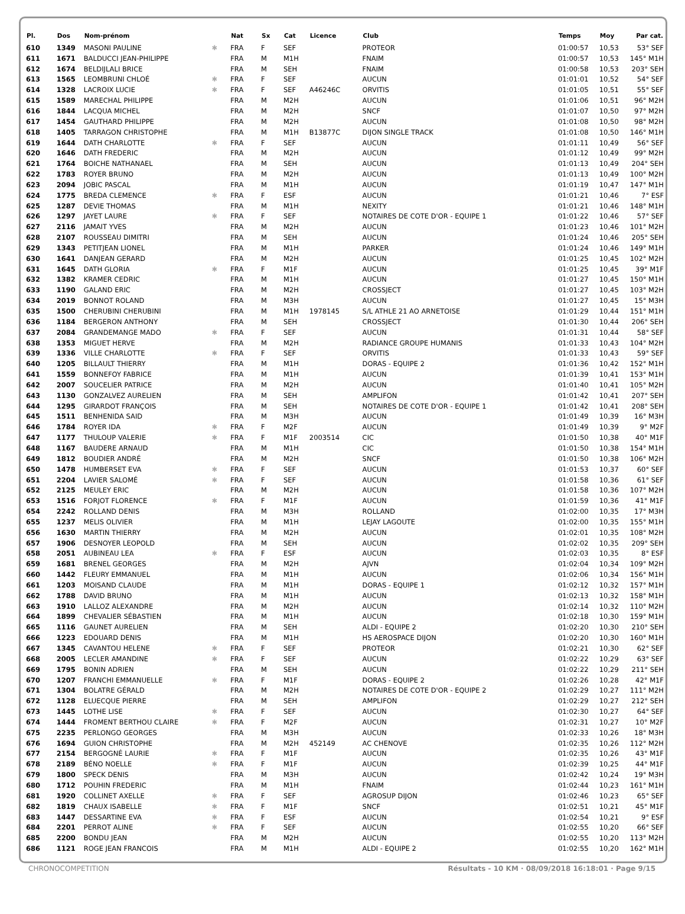| Pl. | Dos | Nom-prénom | | Nat | Sx | Cat | Licence | Club | Temps | Moy | Par cat. |
| --- | --- | --- | --- | --- | --- | --- | --- | --- | --- | --- | --- |
| 610 | 1349 | MASONI PAULINE | ✱ | FRA | F | SEF | | PROTEOR | 01:00:57 | 10,53 | 53° SEF |
| 611 | 1671 | BALDUCCI JEAN-PHILIPPE | | FRA | M | M1H | | FNAIM | 01:00:57 | 10,53 | 145° M1H |
| 612 | 1674 | BELDIJLALI BRICE | | FRA | M | SEH | | FNAIM | 01:00:58 | 10,53 | 203° SEH |
| 613 | 1565 | LEOMBRUNI CHLOÉ | ✱ | FRA | F | SEF | | AUCUN | 01:01:01 | 10,52 | 54° SEF |
| 614 | 1328 | LACROIX LUCIE | ✱ | FRA | F | SEF | A46246C | ORVITIS | 01:01:05 | 10,51 | 55° SEF |
| 615 | 1589 | MARECHAL PHILIPPE | | FRA | M | M2H | | AUCUN | 01:01:06 | 10,51 | 96° M2H |
| 616 | 1844 | LACQUA MICHEL | | FRA | M | M2H | | SNCF | 01:01:07 | 10,50 | 97° M2H |
| 617 | 1454 | GAUTHARD PHILIPPE | | FRA | M | M2H | | AUCUN | 01:01:08 | 10,50 | 98° M2H |
| 618 | 1405 | TARRAGON CHRISTOPHE | | FRA | M | M1H | B13877C | DIJON SINGLE TRACK | 01:01:08 | 10,50 | 146° M1H |
| 619 | 1644 | DATH CHARLOTTE | ✱ | FRA | F | SEF | | AUCUN | 01:01:11 | 10,49 | 56° SEF |
| 620 | 1646 | DATH FREDERIC | | FRA | M | M2H | | AUCUN | 01:01:12 | 10,49 | 99° M2H |
| 621 | 1764 | BOICHE NATHANAEL | | FRA | M | SEH | | AUCUN | 01:01:13 | 10,49 | 204° SEH |
| 622 | 1783 | ROYER BRUNO | | FRA | M | M2H | | AUCUN | 01:01:13 | 10,49 | 100° M2H |
| 623 | 2094 | JOBIC PASCAL | | FRA | M | M1H | | AUCUN | 01:01:19 | 10,47 | 147° M1H |
| 624 | 1775 | BREDA CLEMENCE | ✱ | FRA | F | ESF | | AUCUN | 01:01:21 | 10,46 | 7° ESF |
| 625 | 1287 | DEVIE THOMAS | | FRA | M | M1H | | NEXITY | 01:01:21 | 10,46 | 148° M1H |
| 626 | 1297 | JAYET LAURE | ✱ | FRA | F | SEF | | NOTAIRES DE COTE D'OR - EQUIPE 1 | 01:01:22 | 10,46 | 57° SEF |
| 627 | 2116 | JAMAIT YVES | | FRA | M | M2H | | AUCUN | 01:01:23 | 10,46 | 101° M2H |
| 628 | 2107 | ROUSSEAU DIMITRI | | FRA | M | SEH | | AUCUN | 01:01:24 | 10,46 | 205° SEH |
| 629 | 1343 | PETITJEAN LIONEL | | FRA | M | M1H | | PARKER | 01:01:24 | 10,46 | 149° M1H |
| 630 | 1641 | DANJEAN GERARD | | FRA | M | M2H | | AUCUN | 01:01:25 | 10,45 | 102° M2H |
| 631 | 1645 | DATH GLORIA | ✱ | FRA | F | M1F | | AUCUN | 01:01:25 | 10,45 | 39° M1F |
| 632 | 1382 | KRAMER CEDRIC | | FRA | M | M1H | | AUCUN | 01:01:27 | 10,45 | 150° M1H |
| 633 | 1190 | GALAND ERIC | | FRA | M | M2H | | CROSSJECT | 01:01:27 | 10,45 | 103° M2H |
| 634 | 2019 | BONNOT ROLAND | | FRA | M | M3H | | AUCUN | 01:01:27 | 10,45 | 15° M3H |
| 635 | 1500 | CHERUBINI CHERUBINI | | FRA | M | M1H | 1978145 | S/L ATHLE 21 AO ARNETOISE | 01:01:29 | 10,44 | 151° M1H |
| 636 | 1184 | BERGERON ANTHONY | | FRA | M | SEH | | CROSSJECT | 01:01:30 | 10,44 | 206° SEH |
| 637 | 2084 | GRANDEMANGE MADO | ✱ | FRA | F | SEF | | AUCUN | 01:01:31 | 10,44 | 58° SEF |
| 638 | 1353 | MIGUET HERVE | | FRA | M | M2H | | RADIANCE GROUPE HUMANIS | 01:01:33 | 10,43 | 104° M2H |
| 639 | 1336 | VILLE CHARLOTTE | ✱ | FRA | F | SEF | | ORVITIS | 01:01:33 | 10,43 | 59° SEF |
| 640 | 1205 | BILLAULT THIERRY | | FRA | M | M1H | | DORAS - EQUIPE 2 | 01:01:36 | 10,42 | 152° M1H |
| 641 | 1559 | BONNEFOY FABRICE | | FRA | M | M1H | | AUCUN | 01:01:39 | 10,41 | 153° M1H |
| 642 | 2007 | SOUCELIER PATRICE | | FRA | M | M2H | | AUCUN | 01:01:40 | 10,41 | 105° M2H |
| 643 | 1130 | GONZALVEZ AURELIEN | | FRA | M | SEH | | AMPLIFON | 01:01:42 | 10,41 | 207° SEH |
| 644 | 1295 | GIRARDOT FRANÇOIS | | FRA | M | SEH | | NOTAIRES DE COTE D'OR - EQUIPE 1 | 01:01:42 | 10,41 | 208° SEH |
| 645 | 1511 | BENHENIDA SAID | | FRA | M | M3H | | AUCUN | 01:01:49 | 10,39 | 16° M3H |
| 646 | 1784 | ROYER IDA | ✱ | FRA | F | M2F | | AUCUN | 01:01:49 | 10,39 | 9° M2F |
| 647 | 1177 | THULOUP VALERIE | ✱ | FRA | F | M1F | 2003514 | CIC | 01:01:50 | 10,38 | 40° M1F |
| 648 | 1167 | BAUDERE ARNAUD | | FRA | M | M1H | | CIC | 01:01:50 | 10,38 | 154° M1H |
| 649 | 1812 | BOUDIER ANDRÉ | | FRA | M | M2H | | SNCF | 01:01:50 | 10,38 | 106° M2H |
| 650 | 1478 | HUMBERSET EVA | ✱ | FRA | F | SEF | | AUCUN | 01:01:53 | 10,37 | 60° SEF |
| 651 | 2204 | LAVIER SALOMÉ | ✱ | FRA | F | SEF | | AUCUN | 01:01:58 | 10,36 | 61° SEF |
| 652 | 2125 | MEULEY ERIC | | FRA | M | M2H | | AUCUN | 01:01:58 | 10,36 | 107° M2H |
| 653 | 1516 | FORJOT FLORENCE | ✱ | FRA | F | M1F | | AUCUN | 01:01:59 | 10,36 | 41° M1F |
| 654 | 2242 | ROLLAND DENIS | | FRA | M | M3H | | ROLLAND | 01:02:00 | 10,35 | 17° M3H |
| 655 | 1237 | MELIS OLIVIER | | FRA | M | M1H | | LEJAY LAGOUTE | 01:02:00 | 10,35 | 155° M1H |
| 656 | 1630 | MARTIN THIERRY | | FRA | M | M2H | | AUCUN | 01:02:01 | 10,35 | 108° M2H |
| 657 | 1906 | DESNOYER LEOPOLD | | FRA | M | SEH | | AUCUN | 01:02:02 | 10,35 | 209° SEH |
| 658 | 2051 | AUBINEAU LEA | ✱ | FRA | F | ESF | | AUCUN | 01:02:03 | 10,35 | 8° ESF |
| 659 | 1681 | BRENEL GEORGES | | FRA | M | M2H | | AJVN | 01:02:04 | 10,34 | 109° M2H |
| 660 | 1442 | FLEURY EMMANUEL | | FRA | M | M1H | | AUCUN | 01:02:06 | 10,34 | 156° M1H |
| 661 | 1203 | MOISAND CLAUDE | | FRA | M | M1H | | DORAS - EQUIPE 1 | 01:02:12 | 10,32 | 157° M1H |
| 662 | 1788 | DAVID BRUNO | | FRA | M | M1H | | AUCUN | 01:02:13 | 10,32 | 158° M1H |
| 663 | 1910 | LALLOZ ALEXANDRE | | FRA | M | M2H | | AUCUN | 01:02:14 | 10,32 | 110° M2H |
| 664 | 1899 | CHEVALIER SÉBASTIEN | | FRA | M | M1H | | AUCUN | 01:02:18 | 10,30 | 159° M1H |
| 665 | 1116 | GAUNET AURELIEN | | FRA | M | SEH | | ALDI - EQUIPE 2 | 01:02:20 | 10,30 | 210° SEH |
| 666 | 1223 | EDOUARD DENIS | | FRA | M | M1H | | HS AEROSPACE DIJON | 01:02:20 | 10,30 | 160° M1H |
| 667 | 1345 | CAVANTOU HELENE | ✱ | FRA | F | SEF | | PROTEOR | 01:02:21 | 10,30 | 62° SEF |
| 668 | 2005 | LECLER AMANDINE | ✱ | FRA | F | SEF | | AUCUN | 01:02:22 | 10,29 | 63° SEF |
| 669 | 1795 | BONIN ADRIEN | | FRA | M | SEH | | AUCUN | 01:02:22 | 10,29 | 211° SEH |
| 670 | 1207 | FRANCHI EMMANUELLE | ✱ | FRA | F | M1F | | DORAS - EQUIPE 2 | 01:02:26 | 10,28 | 42° M1F |
| 671 | 1304 | BOLATRE GÉRALD | | FRA | M | M2H | | NOTAIRES DE COTE D'OR - EQUIPE 2 | 01:02:29 | 10,27 | 111° M2H |
| 672 | 1128 | ELUECQUE PIERRE | | FRA | M | SEH | | AMPLIFON | 01:02:29 | 10,27 | 212° SEH |
| 673 | 1445 | LOTHE LISE | ✱ | FRA | F | SEF | | AUCUN | 01:02:30 | 10,27 | 64° SEF |
| 674 | 1444 | FROMENT BERTHOU CLAIRE | ✱ | FRA | F | M2F | | AUCUN | 01:02:31 | 10,27 | 10° M2F |
| 675 | 2235 | PERLONGO GEORGES | | FRA | M | M3H | | AUCUN | 01:02:33 | 10,26 | 18° M3H |
| 676 | 1694 | GUION CHRISTOPHE | | FRA | M | M2H | 452149 | AC CHENOVE | 01:02:35 | 10,26 | 112° M2H |
| 677 | 2154 | BERGOGNÉ LAURIE | ✱ | FRA | F | M1F | | AUCUN | 01:02:35 | 10,26 | 43° M1F |
| 678 | 2189 | BÉNO NOELLE | ✱ | FRA | F | M1F | | AUCUN | 01:02:39 | 10,25 | 44° M1F |
| 679 | 1800 | SPECK DENIS | | FRA | M | M3H | | AUCUN | 01:02:42 | 10,24 | 19° M3H |
| 680 | 1712 | POUHIN FREDERIC | | FRA | M | M1H | | FNAIM | 01:02:44 | 10,23 | 161° M1H |
| 681 | 1920 | COLLINET AXELLE | ✱ | FRA | F | SEF | | AGROSUP DIJON | 01:02:46 | 10,23 | 65° SEF |
| 682 | 1819 | CHAUX ISABELLE | ✱ | FRA | F | M1F | | SNCF | 01:02:51 | 10,21 | 45° M1F |
| 683 | 1447 | DESSARTINE EVA | ✱ | FRA | F | ESF | | AUCUN | 01:02:54 | 10,21 | 9° ESF |
| 684 | 2201 | PERROT ALINE | ✱ | FRA | F | SEF | | AUCUN | 01:02:55 | 10,20 | 66° SEF |
| 685 | 2200 | BONDU JEAN | | FRA | M | M2H | | AUCUN | 01:02:55 | 10,20 | 113° M2H |
| 686 | 1121 | ROGE JEAN FRANCOIS | | FRA | M | M1H | | ALDI - EQUIPE 2 | 01:02:55 | 10,20 | 162° M1H |
CHRONOCOMPETITION Résultats - 10 KM · 08/09/2018 16:18:01 · Page 9/15